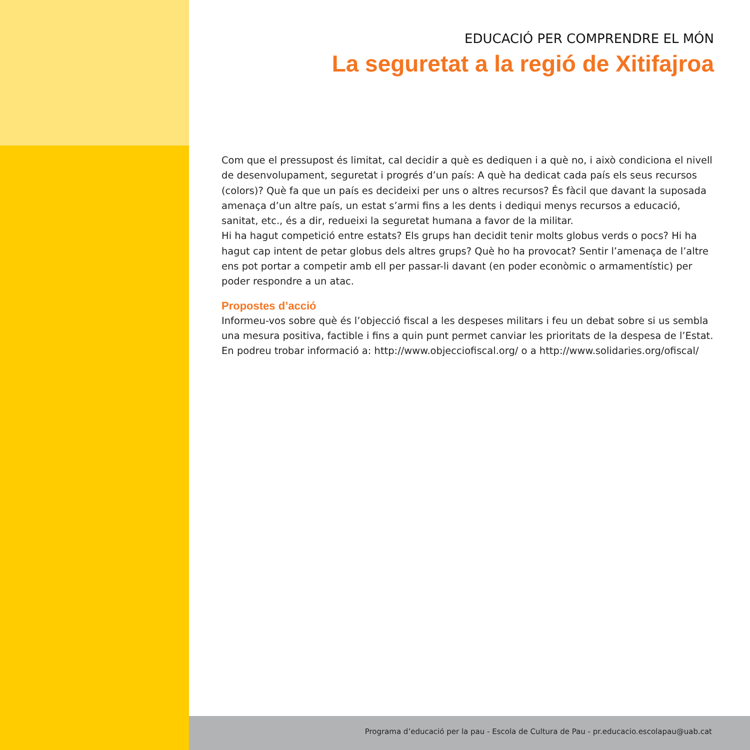EDUCACIÓ PER COMPRENDRE EL MÓN
La seguretat a la regió de Xitifajroa
Com que el pressupost és limitat, cal decidir a què es dediquen i a què no, i això condiciona el nivell de desenvolupament, seguretat i progrés d’un país: A què ha dedicat cada país els seus recursos (colors)? Què fa que un país es decideixi per uns o altres recursos? És fàcil que davant la suposada amenaça d’un altre país, un estat s’armi fins a les dents i dediqui menys recursos a educació, sanitat, etc., és a dir, redueixi la seguretat humana a favor de la militar.
Hi ha hagut competició entre estats? Els grups han decidit tenir molts globus verds o pocs? Hi ha hagut cap intent de petar globus dels altres grups? Què ho ha provocat? Sentir l’amenaça de l’altre ens pot portar a competir amb ell per passar-li davant (en poder econòmic o armamentístic) per poder respondre a un atac.
Propostes d’acció
Informeu-vos sobre què és l’objecció fiscal a les despeses militars i feu un debat sobre si us sembla una mesura positiva, factible i fins a quin punt permet canviar les prioritats de la despesa de l’Estat. En podreu trobar informació a: http://www.objecciofiscal.org/ o a http://www.solidaries.org/ofiscal/
Programa d’educació per la pau - Escola de Cultura de Pau - pr.educacio.escolapau@uab.cat